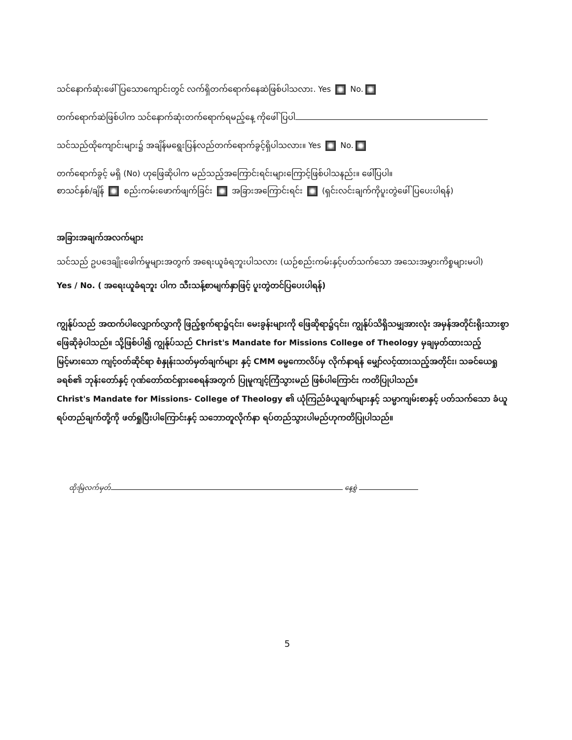သင်နောက်ဆုံးဖေါ် ပြသောကျောင်းတွင် လက်ရှိတက်ရောက်နေဆဲဖြစ်ပါသလား. Yes No.
တက်ရောက်ဆဲဖြစ်ပါက သင်နောက်ဆုံးတက်ရောက်ရမည့်နေ့ ကိုဖေါ် ပြပါ
သင်သည်ထိုကျောင်းများ၌ အချိန်မရွေးပြန်လည်တက်ရောက်ခွင့်ရှိပါသလား။ Yes No.
တက်ရောက်ခွင့် မရှိ (No) ဟုဖြေဆိုပါက မည်သည့်အကြောင်းရင်းများကြောင့်ဖြစ်ပါသနည်း။ ဖေါ်ပြပါ။
စာသင်နှစ်/ချိန် စည်းကမ်းဖောက်ဖျက်ခြင်း အခြားအကြောင်းရင်း (ရှင်းလင်းချက်ကိုပူးတွဲဖေါ် ပြပေးပါရန်)
အခြားအချက်အလက်များ
သင်သည် ဥပဒေချိုးဖေါက်မှုများအတွက် အရေးယူခံရဘူးပါသလား (ယဉ်စည်းကမ်းနှင့်ပတ်သက်သော အသေးအမွှားကိစ္စများမပါ)
Yes / No. ( အရေးယူခံရဘူး ပါက သီးသန့်စာမျက်နှာဖြင့် ပူးတွဲတင်ပြပေးပါရန်)
ကျွန်ုပ်သည် အထက်ပါလျှောက်လွှာကို ဖြည့်စွက်ရာ၌၎င်း၊ မေးခွန်းများကို ဖြေဆိုရာ၌၎င်း၊ ကျွန်ုပ်သိရှိသမျှအားလုံး အမှန်အတိုင်းရိုးသားစွာ ဖြေဆိုခဲ့ပါသည်။ သို့ဖြစ်ပါ၍ ကျွန်ုပ်သည် Christ's Mandate for Missions College of Theology မှချမှတ်ထားသည့် မြင့်မားသော ကျင့်ဝတ်ဆိုင်ရာ စံနှုန်းသတ်မှတ်ချက်များ နှင့် CMM ဓမ္မကောလိပ်မှ လိုက်နာရန် မျှော်လင့်ထားသည့်အတိုင်း၊ သခင်ယေရှုခရစ်၏ ဘုန်းတော်နှင့် ဂုဏ်တော်ထင်ရှားစေရန်အတွက် ပြုမူကျင့်ကြံသွားမည် ဖြစ်ပါကြောင်း ကတိပြုပါသည်။
Christ's Mandate for Missions- College of Theology ၏ ယုံကြည်ခံယူချက်များနှင့် သမ္မာကျမ်းစာနှင့် ပတ်သက်သော ခံယူရပ်တည်ချက်တို့ကို ဖတ်ရှုပြီးပါကြောင်းနှင့် သဘောတူလိုက်နာ ရပ်တည်သွားပါမည်ဟုကတိပြုပါသည်။
ထိုးမြဲလက်မှတ် နေ့စွဲ
5